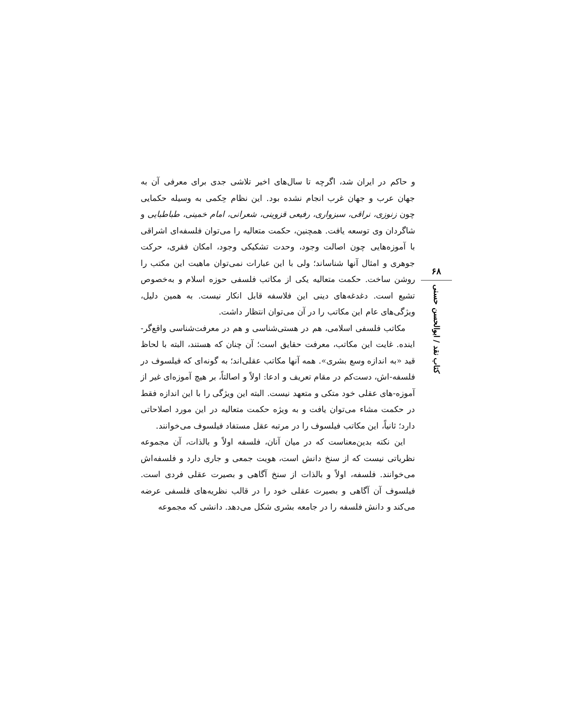و حاکم در ایران شد، اگرچه تا سال‌های اخیر تلاشی جدی برای معرفی آن به جهان عرب و جهان غرب انجام نشده بود. این نظام حِکمی به وسیله حکمایی چون زنوزی، نراقی، سبزواری، رفیعی قزوینی، شعرانی، امام خمینی، طباطبایی و شاگردان وی توسعه یافت. همچنین، حکمت متعالیه را می‌توان فلسفه‌ای اشراقی با آموزه‌هایی چون اصالت وجود، وحدت تشکیکی وجود، امکان فقری، حرکت جوهری و امثال آنها شناساند؛ ولی با این عبارات نمی‌توان ماهیت این مکتب را روشن ساخت. حکمت متعالیه یکی از مکاتب فلسفی حوزه اسلام و به‌خصوص تشیع است. دغدغه‌های دینی این فلاسفه قابل انکار نیست. به همین دلیل، ویژگی‌های عام این مکاتب را در آن می‌توان انتظار داشت.
مکاتب فلسفی اسلامی، هم در هستی‌شناسی و هم در معرفت‌شناسی واقع‌گر-اینده. غایت این مکاتب، معرفت حقایق است؛ آن چنان که هستند، البته با لحاظ قید «به اندازه وسع بشری». همه آنها مکاتب عقلی‌اند؛ به گونه‌ای که فیلسوف در فلسفه-اش، دست‌کم در مقام تعریف و ادعا: اولاً و اصالتاً، بر هیچ آموزه‌ای غیر از آموزه-های عقلی خود متکی و متعهد نیست. البته این ویژگی را با این اندازه فقط در حکمت مشاء می‌توان یافت و به ویژه حکمت متعالیه در این مورد اصلاحاتی دارد؛ ثانیاً، این مکاتب فیلسوف را در مرتبه عقل مستفاد فیلسوف می‌خوانند.
این نکته بدین‌معناست که در میان آنان، فلسفه اولاً و بالذات، آن مجموعه نظریاتی نیست که از سنخ دانش است، هویت جمعی و جاری دارد و فلسفه‌اش می‌خوانند. فلسفه، اولاً و بالذات از سنخ آگاهی و بصیرت عقلی فردی است. فیلسوف آن آگاهی و بصیرت عقلی خود را در قالب نظریه‌های فلسفی عرضه می‌کند و دانش فلسفه را در جامعه بشری شکل می‌دهد. دانشی که مجموعه
۶۸
کتاب نقد / ابوالحسن حسنی